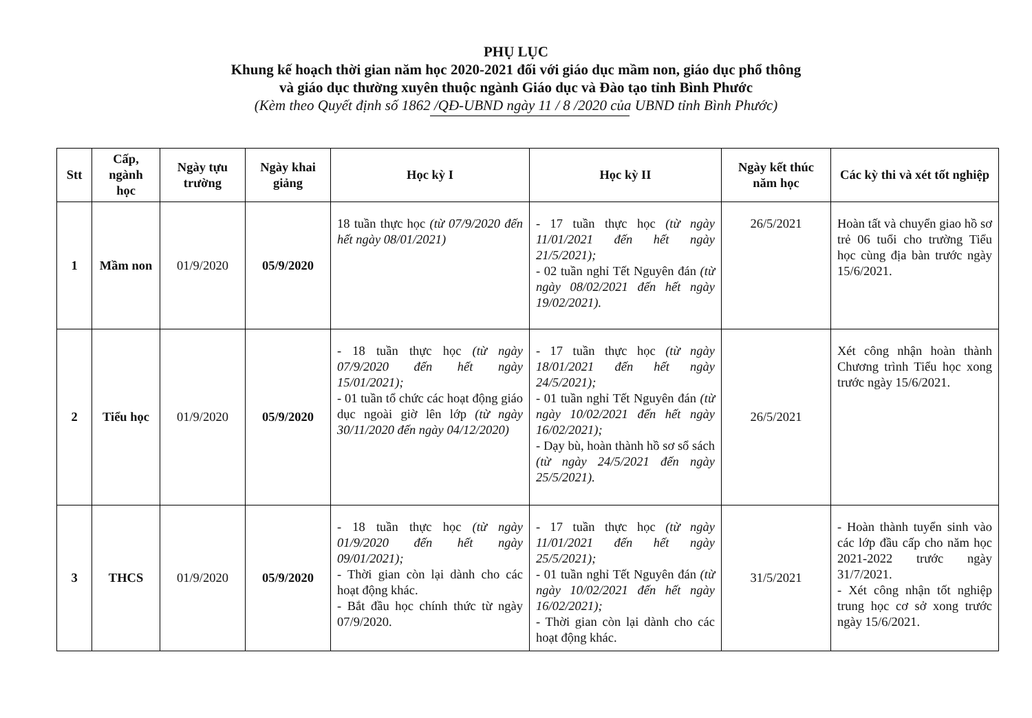PHỤ LỤC
Khung kế hoạch thời gian năm học 2020-2021 đối với giáo dục mầm non, giáo dục phổ thông
và giáo dục thường xuyên thuộc ngành Giáo dục và Đào tạo tỉnh Bình Phước
(Kèm theo Quyết định số 1862 /QĐ-UBND ngày 11 / 8 /2020 của UBND tỉnh Bình Phước)
| Stt | Cấp, ngành học | Ngày tựu trường | Ngày khai giảng | Học kỳ I | Học kỳ II | Ngày kết thúc năm học | Các kỳ thi và xét tốt nghiệp |
| --- | --- | --- | --- | --- | --- | --- | --- |
| 1 | Mầm non | 01/9/2020 | 05/9/2020 | 18 tuần thực học (từ 07/9/2020 đến hết ngày 08/01/2021) | - 17 tuần thực học (từ ngày 11/01/2021 đến hết ngày 21/5/2021); - 02 tuần nghỉ Tết Nguyên đán (từ ngày 08/02/2021 đến hết ngày 19/02/2021). | 26/5/2021 | Hoàn tất và chuyển giao hồ sơ trẻ 06 tuổi cho trường Tiểu học cùng địa bàn trước ngày 15/6/2021. |
| 2 | Tiểu học | 01/9/2020 | 05/9/2020 | - 18 tuần thực học (từ ngày 07/9/2020 đến hết ngày 15/01/2021); - 01 tuần tổ chức các hoạt động giáo dục ngoài giờ lên lớp (từ ngày 30/11/2020 đến ngày 04/12/2020) | - 17 tuần thực học (từ ngày 18/01/2021 đến hết ngày 24/5/2021); - 01 tuần nghỉ Tết Nguyên đán (từ ngày 10/02/2021 đến hết ngày 16/02/2021); - Dạy bù, hoàn thành hồ sơ sổ sách (từ ngày 24/5/2021 đến ngày 25/5/2021). | 26/5/2021 | Xét công nhận hoàn thành Chương trình Tiểu học xong trước ngày 15/6/2021. |
| 3 | THCS | 01/9/2020 | 05/9/2020 | - 18 tuần thực học (từ ngày 01/9/2020 đến hết ngày 09/01/2021); - Thời gian còn lại dành cho các hoạt động khác. - Bắt đầu học chính thức từ ngày 07/9/2020. | - 17 tuần thực học (từ ngày 11/01/2021 đến hết ngày 25/5/2021); - 01 tuần nghỉ Tết Nguyên đán (từ ngày 10/02/2021 đến hết ngày 16/02/2021); - Thời gian còn lại dành cho các hoạt động khác. | 31/5/2021 | - Hoàn thành tuyển sinh vào các lớp đầu cấp cho năm học 2021-2022 trước ngày 31/7/2021. - Xét công nhận tốt nghiệp trung học cơ sở xong trước ngày 15/6/2021. |